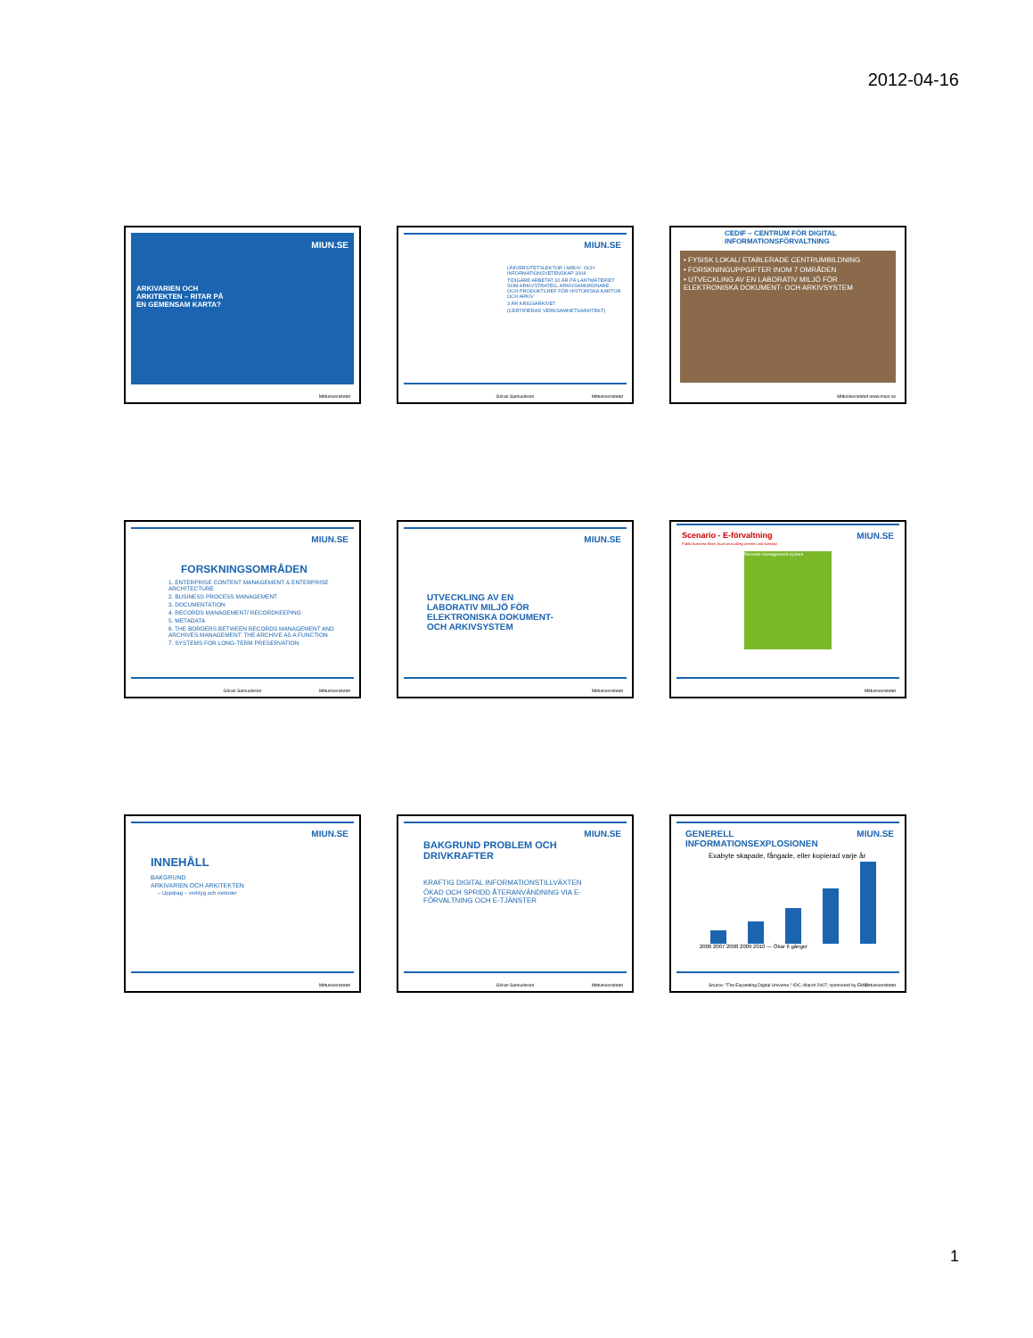2012-04-16
MIUN.SE
ARKIVARIEN OCH
ARKITEKTEN – RITAR PÅ
EN GEMENSAM KARTA?
Mittuniversitetet
MIUN.SE
UNIVERSITETSLEKTOR I ARKIV- OCH INFORMATIONSVETENSKAP 2004
TIDIGARE ARBETAT 10 ÅR PÅ LANTMÄTERIET SOM ARKIVSTRATEG, ARKIVSAMORDNARE OCH PRODUKTCHEF FÖR HISTORISKA KARTOR OCH ARKIV
3 ÅR KRIGSARKIVET
(CERTIFIERAD VERKSAMHETSARKITEKT)
Göran Samuelsson Mittuniversitetet
CEDIF – CENTRUM FÖR DIGITAL INFORMATIONSFÖRVALTNING
• FYSISK LOKAL/ ETABLERADE CENTRUMBILDNING
• FORSKNINGUPPGIFTER INOM 7 OMRÅDEN
• UTVECKLING AV EN LABORATIV MILJÖ FÖR ELEKTRONISKA DOKUMENT- OCH ARKIVSYSTEM
Mittuniversitetet www.miun.se
MIUN.SE
FORSKNINGSOMRÅDEN
1. ENTERPRISE CONTENT MANAGEMENT & ENTERPRISE ARCHITECTURE
2. BUSINESS PROCESS MANAGEMENT
3. DOCUMENTATION
4. RECORDS MANAGEMENT/ RECORDKEEPING
5. METADATA
6. THE BORDERS BETWEEN RECORDS MANAGEMENT AND ARCHIVES MANAGEMENT: THE ARCHIVE AS A FUNCTION
7. SYSTEMS FOR LONG-TERM PRESERVATION
Göran Samuelsson Mittuniversitetet
MIUN.SE
UTVECKLING AV EN
LABORATIV MILJÖ FÖR
ELEKTRONISKA DOKUMENT-
OCH ARKIVSYSTEM
Mittuniversitetet
MIUN.SE Scenario - E-förvaltning
Public business flows (such as building permits and subsidy)
Records management system
Mittuniversitetet
MIUN.SE
INNEHÅLL
BAKGRUND
ARKIVARIEN OCH ARKITEKTEN
– Uppdrag – verktyg och metoder
Mittuniversitetet
MIUN.SE
BAKGRUND PROBLEM OCH DRIVKRAFTER
KRAFTIG DIGITAL INFORMATIONSTILLVÄXTEN
ÖKAD OCH SPRIDD ÅTERANVÄNDNING VIA E-FÖRVALTNING OCH E-TJÄNSTER
Göran Samuelsson Mittuniversitetet
MIUN.SE
GENERELL INFORMATIONSEXPLOSIONEN
Exabyte skapade, fångade, eller kopierad varje år
2006 2007 2008 2009 2010 — Ökar 6 gånger
Source: "The Expanding Digital Universe," IDC, March 2007; sponsored by EMC Mittuniversitetet
1